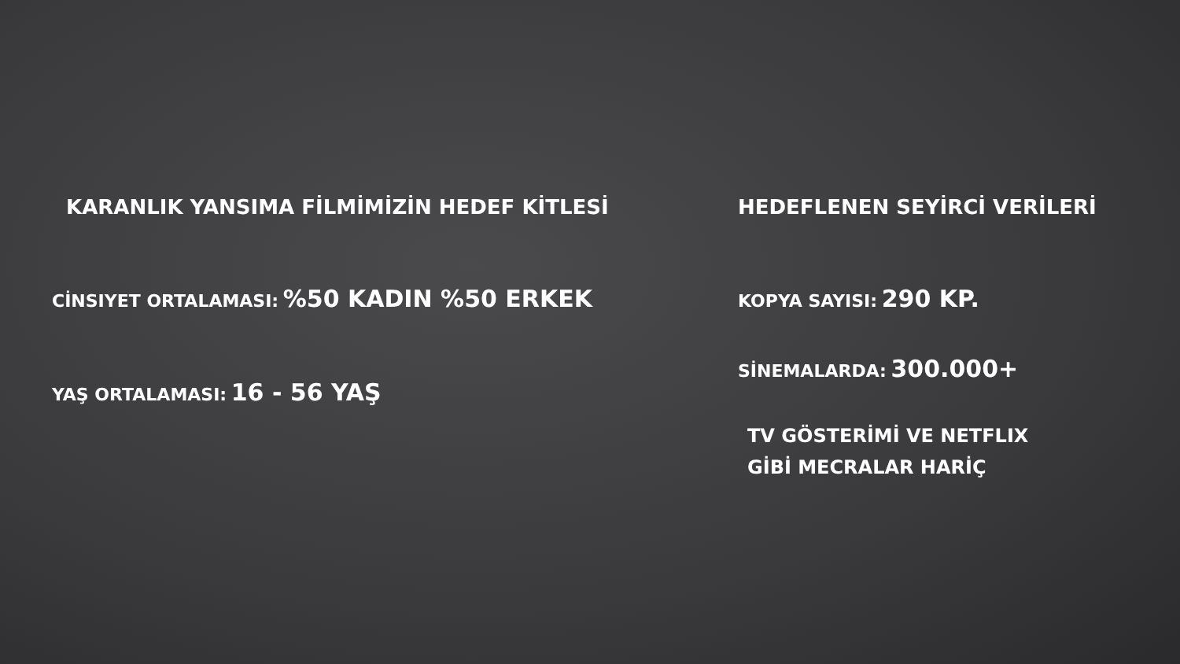KARANLIK YANSIMA FİLMİMİZİN HEDEF KİTLESİ
CİNSIYET ORTALAMASI: %50 KADIN %50 ERKEK
YAŞ ORTALAMASI: 16 - 56 YAŞ
HEDEFLENEN SEYİRCİ VERİLERİ
KOPYA SAYISI: 290 KP.
SİNEMALARDA: 300.000+
TV GÖSTERİMİ VE NETFLIX
GİBİ MECRALAR HARİÇ